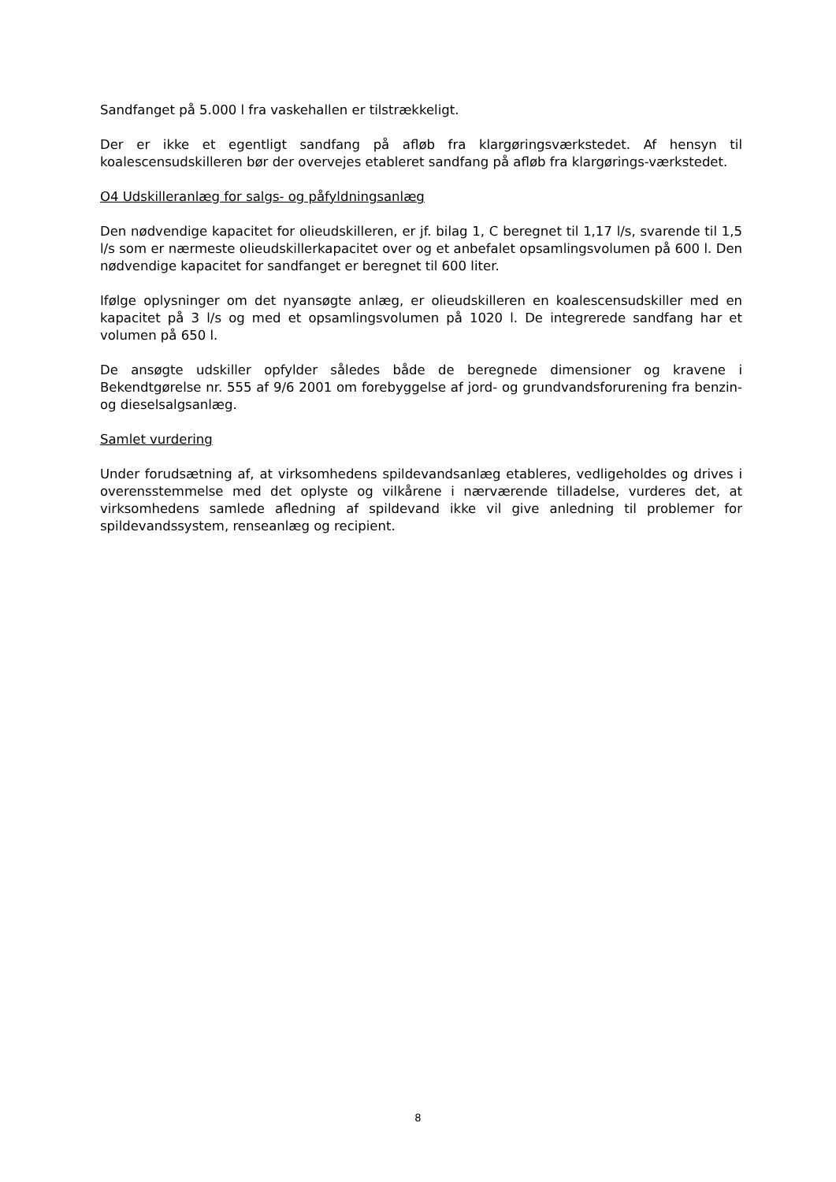Sandfanget på 5.000 l fra vaskehallen er tilstrækkeligt.
Der er ikke et egentligt sandfang på afløb fra klargøringsværkstedet. Af hensyn til koalescensudskilleren bør der overvejes etableret sandfang på afløb fra klargørings-værkstedet.
O4 Udskilleranlæg for salgs- og påfyldningsanlæg
Den nødvendige kapacitet for olieudskilleren, er jf. bilag 1, C beregnet til 1,17 l/s, svarende til 1,5 l/s som er nærmeste olieudskillerkapacitet over og et anbefalet opsamlingsvolumen på 600 l. Den nødvendige kapacitet for sandfanget er beregnet til 600 liter.
Ifølge oplysninger om det nyansøgte anlæg, er olieudskilleren en koalescensudskiller med en kapacitet på 3 l/s og med et opsamlingsvolumen på 1020 l. De integrerede sandfang har et volumen på 650 l.
De ansøgte udskiller opfylder således både de beregnede dimensioner og kravene i Bekendtgørelse nr. 555 af 9/6 2001 om forebyggelse af jord- og grundvandsforurening fra benzin- og dieselsalgsanlæg.
Samlet vurdering
Under forudsætning af, at virksomhedens spildevandsanlæg etableres, vedligeholdes og drives i overensstemmelse med det oplyste og vilkårene i nærværende tilladelse, vurderes det, at virksomhedens samlede afledning af spildevand ikke vil give anledning til problemer for spildevandssystem, renseanlæg og recipient.
8